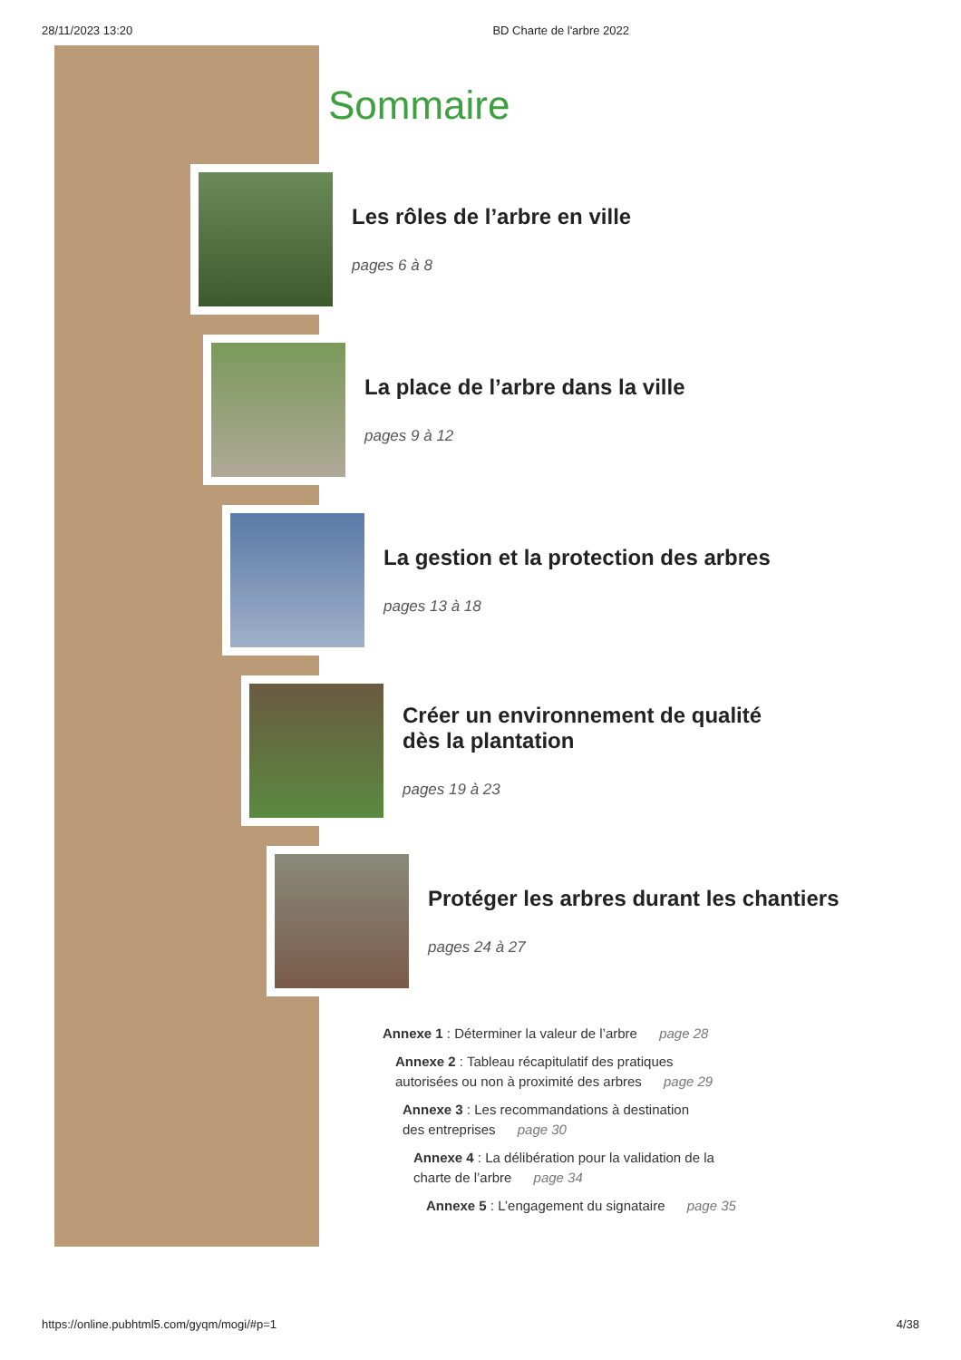28/11/2023 13:20 BD Charte de l'arbre 2022
Sommaire
Les rôles de l’arbre en ville
pages 6 à 8
La place de l’arbre dans la ville
pages 9 à 12
La gestion et la protection des arbres
pages 13 à 18
Créer un environnement de qualité
dès la plantation
pages 19 à 23
Protéger les arbres durant les chantiers
pages 24 à 27
Annexe 1 : Déterminer la valeur de l’arbre page 28
Annexe 2 : Tableau récapitulatif des pratiques
autorisées ou non à proximité des arbres page 29
Annexe 3 : Les recommandations à destination
des entreprises page 30
Annexe 4 : La délibération pour la validation de la
charte de l’arbre page 34
Annexe 5 : L’engagement du signataire page 35
https://online.pubhtml5.com/gyqm/mogi/#p=1 4/38